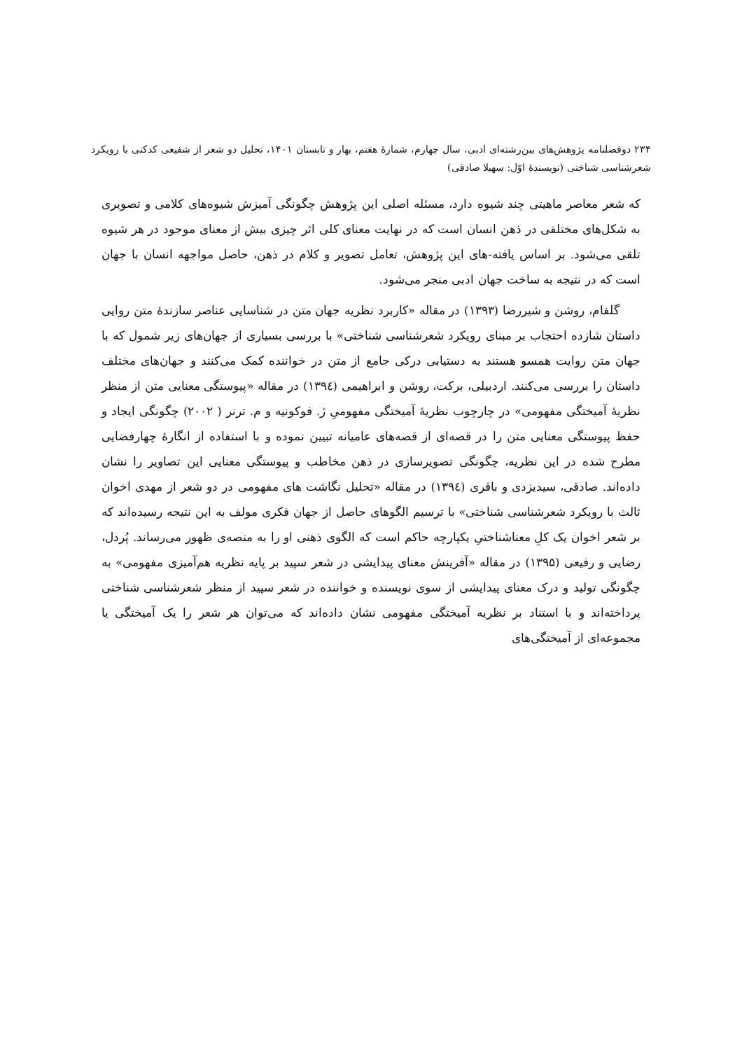۲۳۴ دوفصلنامه پژوهش‌های بین‌رشته‌ای ادبی، سال چهارم، شمارهٔ هفتم، بهار و تابستان ۱۴۰۱، تحلیل دو شعر از شفیعی کدکنی با رویکرد شعرشناسی شناختی (نویسندهٔ اوّل: سهیلا صادقی)
که شعر معاصر ماهیتی چند شیوه دارد، مسئله اصلی این پژوهش چگونگی آمیزش شیوه‌های کلامی و تصویری به شکل‌های مختلفی در ذهن انسان است که در نهایت معنای کلی اثر چیزی بیش از معنای موجود در هر شیوه تلقی می‌شود. بر اساس یافته-های این پژوهش، تعامل تصویر و کلام در ذهن، حاصل مواجهه انسان با جهان است که در نتیجه به ساخت جهان ادبی منجر می‌شود.
گلفام، روشن و شیررضا (۱۳۹۳) در مقاله «کاربرد نظریه جهان متن در شناسایی عناصر سازندهٔ متن روایی داستان شازده احتجاب بر مبنای رویکرد شعرشناسی شناختی» با بررسی بسیاری از جهان‌های زیر شمول که با جهان متن روایت همسو هستند به دستیابی درکی جامع از متن در خواننده کمک می‌کنند و جهان‌های مختلف داستان را بررسی می‌کنند. اردبیلی، برکت، روشن و ابراهیمی (۱۳۹٤) در مقاله «پیوستگی معنایی متن از منظر نظریهٔ آمیختگی مفهومی» در چارچوب نظریهٔ آمیختگی مفهومیِ ژ. فوکونیه و م. ترنر ( ۲۰۰۲) چگونگی ایجاد و حفظ پیوستگی معنایی متن را در قصه‌ای از قصه‌های عامیانه تبیین نموده و با استفاده از انگارهٔ چهارفضایی مطرح شده در این نظریه، چگونگی تصویرسازی در ذهن مخاطب و پیوستگی معنایی این تصاویر را نشان داده‌اند. صادقی، سیدیزدی و باقری (۱۳۹٤) در مقاله «تحلیل نگاشت های مفهومی در دو شعر از مهدی اخوان ثالث با رویکرد شعرشناسی شناختی» با ترسیم الگوهای حاصل از جهان فکری مولف به این نتیجه رسیده‌اند که بر شعر اخوان یک کلِ معناشناختیِ یکپارچه حاکم است که الگوی ذهنی او را به منصه‌ی ظهور می‌رساند. پُردل، رضایی و رفیعی (۱۳۹۵) در مقاله «آفرینش معنای پیدایشی در شعر سپید بر پایه نظریه هم‌آمیزی مفهومی» به چگونگی تولید و درک معنای پیدایشی از سوی نویسنده و خواننده در شعر سپید از منظر شعرشناسی شناختی پرداخته‌اند و با استناد بر نظریه آمیختگی مفهومی نشان داده‌اند که می‌توان هر شعر را یک آمیختگی یا مجموعه‌ای از آمیختگی‌های